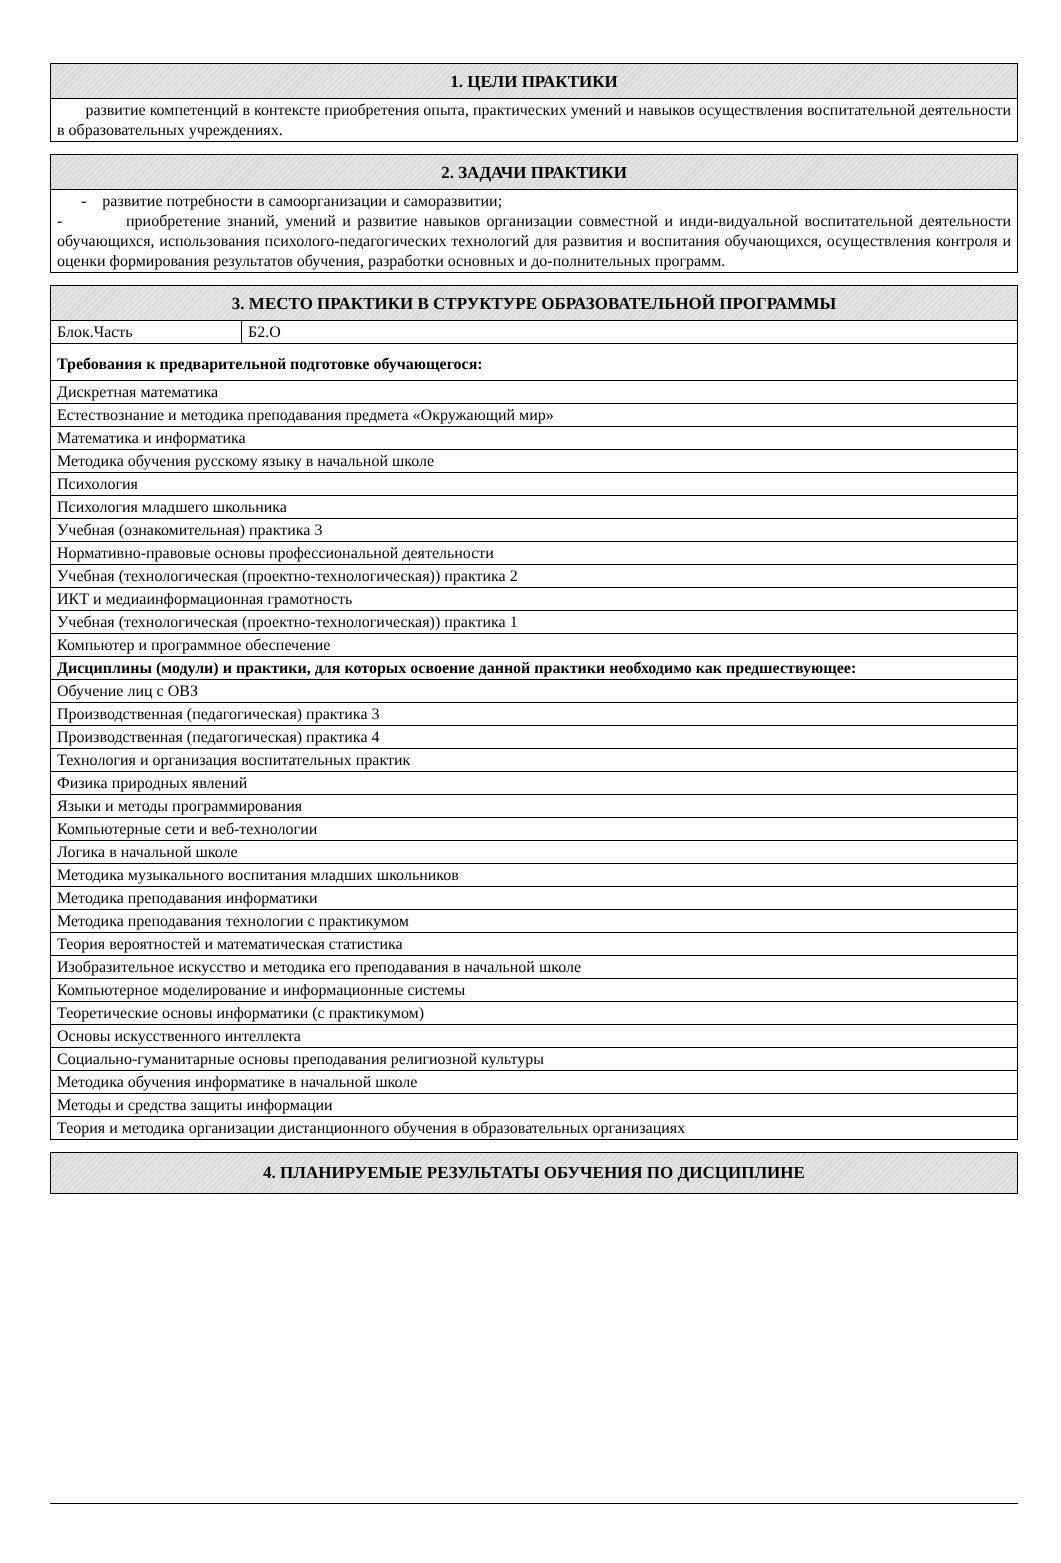| 1. ЦЕЛИ ПРАКТИКИ |
| --- |
| развитие компетенций в контексте приобретения опыта, практических умений и навыков осуществления воспитательной деятельности в образовательных учреждениях. |
| 2. ЗАДАЧИ ПРАКТИКИ |
| --- |
| - развитие потребности в самоорганизации и саморазвитии; - приобретение знаний, умений и развитие навыков организации совместной и инди-видуальной воспитательной деятельности обучающихся, использования психолого-педагогических технологий для развития и воспитания обучающихся, осуществления контроля и оценки формирования результатов обучения, разработки основных и до-полнительных программ. |
| 3. МЕСТО ПРАКТИКИ В СТРУКТУРЕ ОБРАЗОВАТЕЛЬНОЙ ПРОГРАММЫ | |
| --- | --- |
| Блок.Часть | Б2.О |
| Требования к предварительной подготовке обучающегося: | |
| Дискретная математика | |
| Естествознание и методика преподавания предмета «Окружающий мир» | |
| Математика и информатика | |
| Методика обучения русскому языку в начальной школе | |
| Психология | |
| Психология младшего школьника | |
| Учебная (ознакомительная) практика 3 | |
| Нормативно-правовые основы профессиональной деятельности | |
| Учебная (технологическая (проектно-технологическая)) практика 2 | |
| ИКТ и медиаинформационная грамотность | |
| Учебная (технологическая (проектно-технологическая)) практика 1 | |
| Компьютер и программное обеспечение | |
| Дисциплины (модули) и практики, для которых освоение данной практики необходимо как предшествующее: | |
| Обучение лиц с ОВЗ | |
| Производственная (педагогическая) практика 3 | |
| Производственная (педагогическая) практика 4 | |
| Технология и организация воспитательных практик | |
| Физика природных явлений | |
| Языки и методы программирования | |
| Компьютерные сети и веб-технологии | |
| Логика в начальной школе | |
| Методика музыкального воспитания младших школьников | |
| Методика преподавания информатики | |
| Методика преподавания технологии с практикумом | |
| Теория вероятностей и математическая статистика | |
| Изобразительное искусство и методика его преподавания в начальной школе | |
| Компьютерное моделирование и информационные системы | |
| Теоретические основы информатики (с практикумом) | |
| Основы искусственного интеллекта | |
| Социально-гуманитарные основы преподавания религиозной культуры | |
| Методика обучения информатике в начальной школе | |
| Методы и средства защиты информации | |
| Теория и методика организации дистанционного обучения в образовательных организациях | |
| 4. ПЛАНИРУЕМЫЕ РЕЗУЛЬТАТЫ ОБУЧЕНИЯ ПО ДИСЦИПЛИНЕ |
| --- |